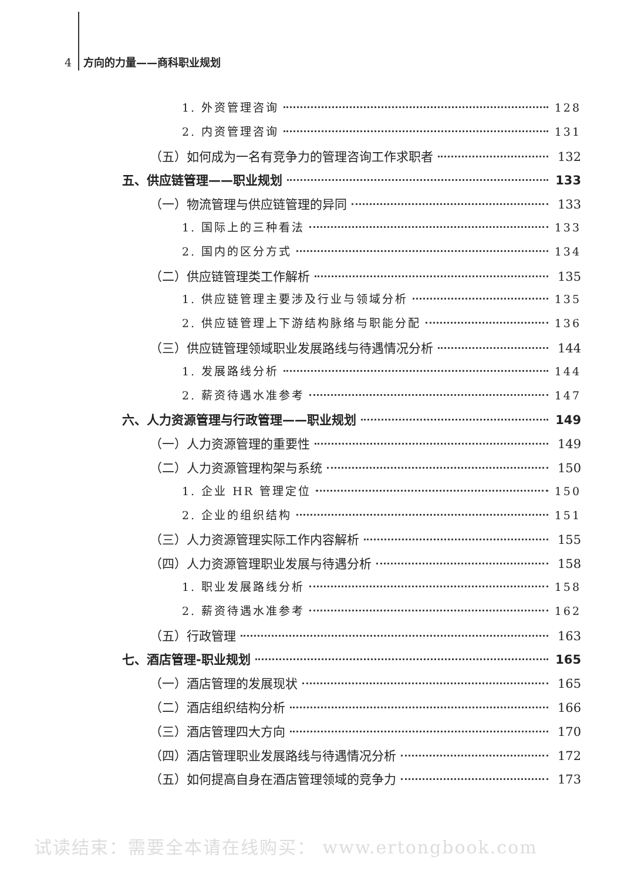4 方向的力量——商科职业规划
1. 外资管理咨询 128
2. 内资管理咨询 131
（五）如何成为一名有竞争力的管理咨询工作求职者 132
五、供应链管理——职业规划 133
（一）物流管理与供应链管理的异同 133
1. 国际上的三种看法 133
2. 国内的区分方式 134
（二）供应链管理类工作解析 135
1. 供应链管理主要涉及行业与领域分析 135
2. 供应链管理上下游结构脉络与职能分配 136
（三）供应链管理领域职业发展路线与待遇情况分析 144
1. 发展路线分析 144
2. 薪资待遇水准参考 147
六、人力资源管理与行政管理——职业规划 149
（一）人力资源管理的重要性 149
（二）人力资源管理构架与系统 150
1. 企业 HR 管理定位 150
2. 企业的组织结构 151
（三）人力资源管理实际工作内容解析 155
（四）人力资源管理职业发展与待遇分析 158
1. 职业发展路线分析 158
2. 薪资待遇水准参考 162
（五）行政管理 163
七、酒店管理-职业规划 165
（一）酒店管理的发展现状 165
（二）酒店组织结构分析 166
（三）酒店管理四大方向 170
（四）酒店管理职业发展路线与待遇情况分析 172
（五）如何提高自身在酒店管理领域的竞争力 173
试读结束：需要全本请在线购买： www.ertongbook.com